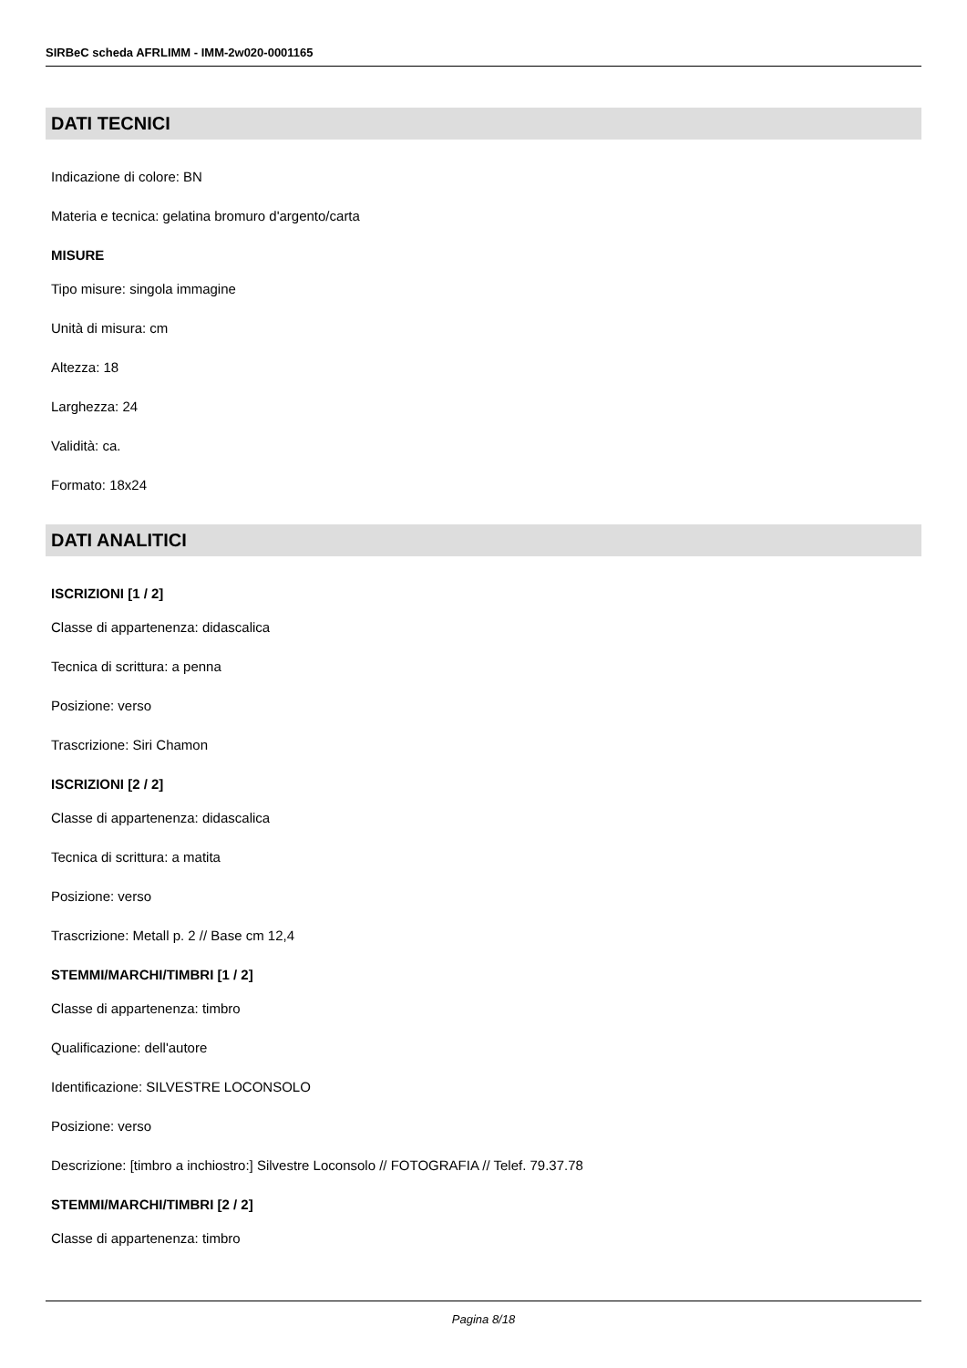SIRBeC scheda AFRLIMM - IMM-2w020-0001165
DATI TECNICI
Indicazione di colore: BN
Materia e tecnica: gelatina bromuro d'argento/carta
MISURE
Tipo misure: singola immagine
Unità di misura: cm
Altezza: 18
Larghezza: 24
Validità: ca.
Formato: 18x24
DATI ANALITICI
ISCRIZIONI [1 / 2]
Classe di appartenenza: didascalica
Tecnica di scrittura: a penna
Posizione: verso
Trascrizione: Siri Chamon
ISCRIZIONI [2 / 2]
Classe di appartenenza: didascalica
Tecnica di scrittura: a matita
Posizione: verso
Trascrizione: Metall p. 2 // Base cm 12,4
STEMMI/MARCHI/TIMBRI [1 / 2]
Classe di appartenenza: timbro
Qualificazione: dell'autore
Identificazione: SILVESTRE LOCONSOLO
Posizione: verso
Descrizione: [timbro a inchiostro:] Silvestre Loconsolo // FOTOGRAFIA // Telef. 79.37.78
STEMMI/MARCHI/TIMBRI [2 / 2]
Classe di appartenenza: timbro
Pagina 8/18